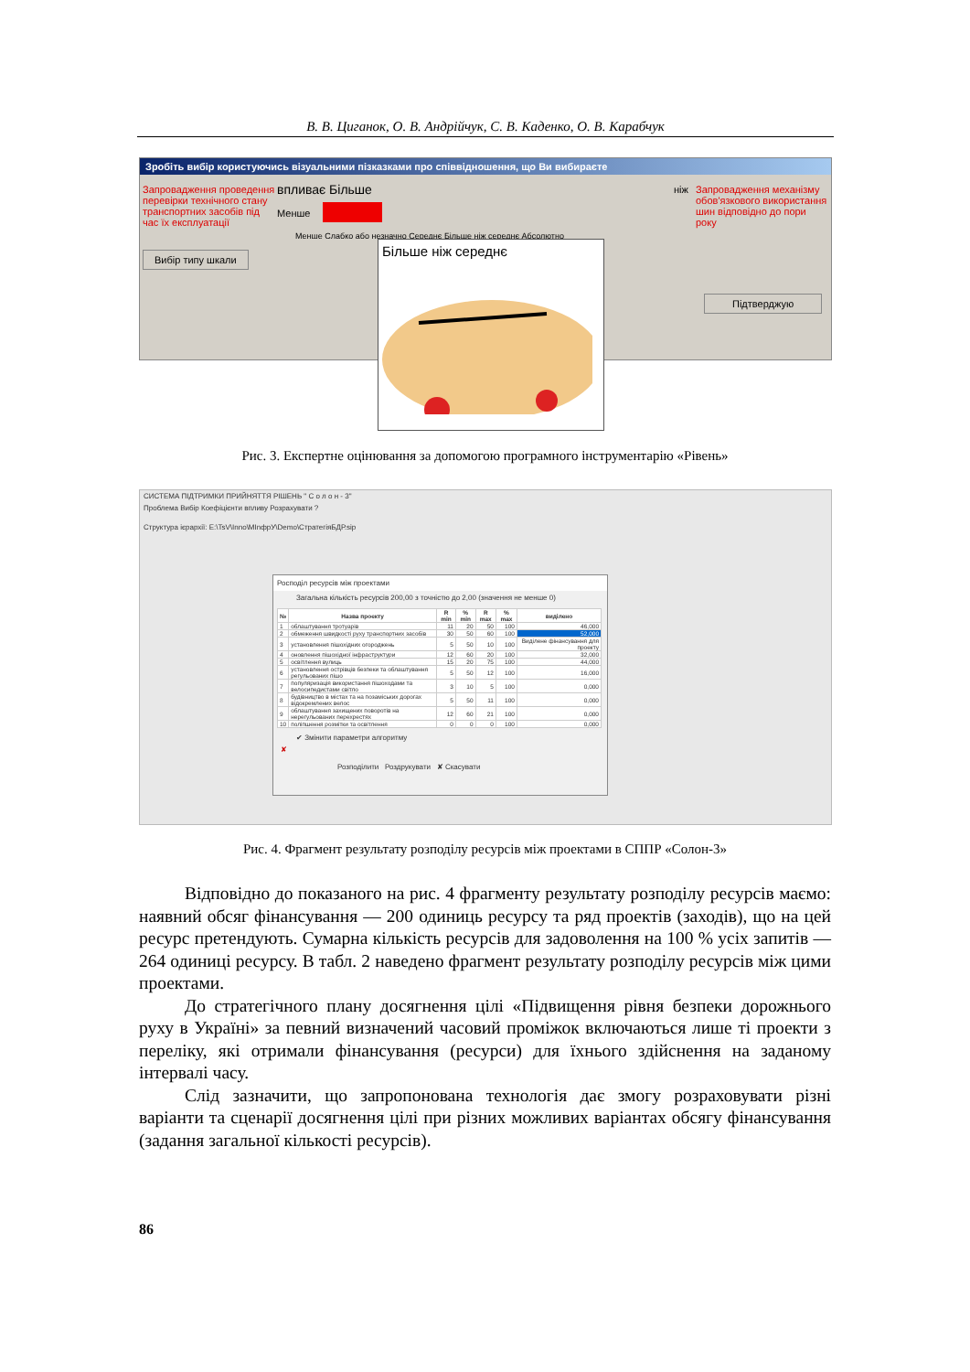В. В. Циганок, О. В. Андрійчук, С. В. Каденко, О. В. Карабчук
Зробіть вибір користуючись візуальними пізказками про співвідношення, що Ви вибираєте
Запровадження проведення перевірки технічного стану транспортних засобів під час їх експлуатації
впливає Більше
Менше
ніж
Запровадження механізму обов'язкового використання шин відповідно до пори року
Вибір типу шкали
Менше Слабко або незначно Середнє Більше ніж середнє Абсолютно
Підтверджую
Більше ніж середнє
Рис. 3. Експертне оцінювання за допомогою програмного інструментарію «Рівень»
СИСТЕМА ПІДТРИМКИ ПРИЙНЯТТЯ РІШЕНЬ " С о л о н - 3"
Проблема Вибір Коефіцієнти впливу Розрахувати ?
Структура ієрархії: E:\TsV\Inno\MInфрУ\Demo\СтратегіяБДР.sip
Росподіл ресурсів між проектами
Загальна кількість ресурсів 200,00 з точністю до 2,00 (значення не менше 0)
| № | Назва проекту | R min | % min | R max | % max | виділено |
| --- | --- | --- | --- | --- | --- | --- |
| 1 | облаштування тротуарів | 11 | 20 | 50 | 100 | 46,000 |
| 2 | обмеження швидкості руху транспортних засобів | 30 | 50 | 60 | 100 | 52,000 |
| 3 | установлення пішохідних огороджень | 5 | 50 | 10 | 100 | Виділене фінансування для проекту |
| 4 | оновлення пішохідної інфраструктури | 12 | 60 | 20 | 100 | 32,000 |
| 5 | освітлення вулиць | 15 | 20 | 75 | 100 | 44,000 |
| 6 | установлення острівців безпеки та облаштування регульованих пішо | 5 | 50 | 12 | 100 | 16,000 |
| 7 | популяризація використання пішоходами та велосипедистами світло | 3 | 10 | 5 | 100 | 0,000 |
| 8 | будівництво в містах та на позаміських дорогах відокремлених велос | 5 | 50 | 11 | 100 | 0,000 |
| 9 | облаштування захищених поворотів на нерегульованих перехрестях | 12 | 60 | 21 | 100 | 0,000 |
| 10 | поліпшення розмітки та освітлення | 0 | 0 | 0 | 100 | 0,000 |
✔ Змінити параметри алгоритму
✘
Розподілити Роздрукувати ✘ Скасувати
Рис. 4. Фрагмент результату розподілу ресурсів між проектами в СППР «Солон-3»
Відповідно до показаного на рис. 4 фрагменту результату розподілу ресурсів маємо: наявний обсяг фінансування — 200 одиниць ресурсу та ряд проектів (заходів), що на цей ресурс претендують. Сумарна кількість ресурсів для задоволення на 100 % усіх запитів — 264 одиниці ресурсу. В табл. 2 наведено фрагмент результату розподілу ресурсів між цими проектами.
До стратегічного плану досягнення цілі «Підвищення рівня безпеки дорожнього руху в Україні» за певний визначений часовий проміжок включаються лише ті проекти з переліку, які отримали фінансування (ресурси) для їхнього здійснення на заданому інтервалі часу.
Слід зазначити, що запропонована технологія дає змогу розраховувати різні варіанти та сценарії досягнення цілі при різних можливих варіантах обсягу фінансування (задання загальної кількості ресурсів).
86